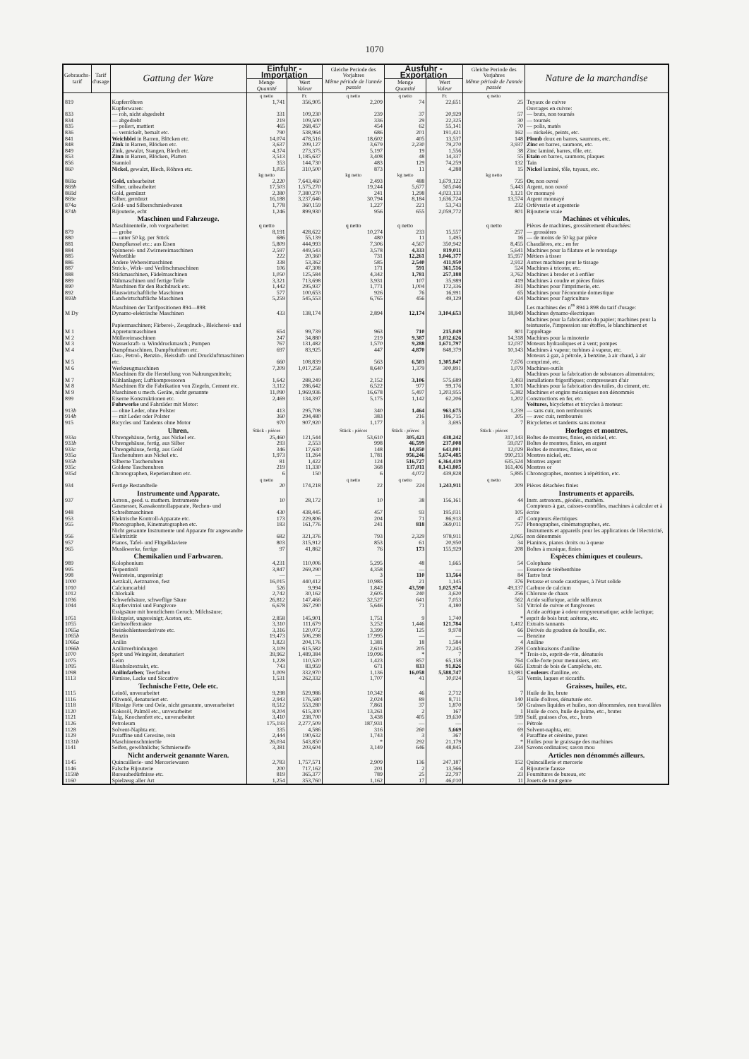1070
| Gebrauchs-tarif | Tarif d'usage | Gattung der Ware | Einfuhr - Importation | | Gleiche Periode des Vorjahres Même période de l'année passée | Ausfuhr - Exportation | | Gleiche Periode des Vorjahres Même période de l'année passée | Nature de la marchandise |
| --- | --- | --- | --- | --- | --- | --- | --- | --- | --- |
| | | | Menge Quantité | Wert Valeur | | Menge Quantité | Wert Valeur | | |
| | | | q netto | Fr. | q netto | q netto | Fr. | q netto | |
| 819 | | Kupferröhren | 1,741 | 356,905 | 2,209 | 74 | 22,651 | 25 | Tuyaux de cuivre |
| | | Kupferwaren: | | | | | | | Ouvrages en cuivre: |
| 833 | | — roh, nicht abgedreht | 331 | 109,230 | 239 | 37 | 20,929 | 57 | — bruts, non tournés |
| 834 | | — abgedreht | 219 | 109,500 | 336 | 29 | 22,325 | 30 | — tournés |
| 835 | | — poliert, mattiert | 465 | 268,457 | 454 | 62 | 55,141 | 70 | — polis, matés |
| 836 | | — vernickelt, bemalt etc. | 790 | 538,964 | 686 | 201 | 191,421 | 162 | — nickelés, peints, etc. |
| 841 | | Weichblei in Barren, Blöcken etc. | 14,074 | 478,516 | 18,602 | 405 | 13,537 | 148 | Plomb doux en barres, saumons, etc. |
| 848 | | Zink in Barren, Blöcken etc. | 3,637 | 209,127 | 3,679 | 2,230 | 79,270 | 3,937 | Zinc en barres, saumons, etc. |
| 849 | | Zink, gewalzt, Stangen, Blech etc. | 4,374 | 273,375 | 5,197 | 19 | 1,556 | 38 | Zinc laminé, barres, tôle, etc. |
| 853 | | Zinn in Barren, Blöcken, Platten | 3,513 | 1,185,637 | 3,408 | 48 | 14,337 | 55 | Etain en barres, saumons, plaques |
| 856 | | Stanniol | 353 | 144,730 | 483 | 129 | 74,259 | 132 | Tain |
| 860 | | Nickel, gewalzt, Blech, Röhren etc. | 1,035 | 310,500 | 873 | 11 | 4,288 | 15 | Nickel laminé, tôle, tuyaux, etc. |
| | | | kg netto | | kg netto | kg netto | | kg netto | |
| 869 a | | Gold, unbearbeitet | 2,220 | 7,643,460 | 2,493 | 488 | 1,679,122 | 725 | Or, non ouvré |
| 869 b | | Silber, unbearbeitet | 17,503 | 1,575,270 | 19,244 | 5,677 | 505,046 | 5,443 | Argent, non ouvré |
| 869 d | | Gold, gemünzt | 2,380 | 7,380,270 | 241 | 1,298 | 4,023,133 | 1,121 | Or monnayé |
| 869 e | | Silber, gemünzt | 16,188 | 3,237,646 | 30,794 | 8,184 | 1,636,724 | 13,574 | Argent monnayé |
| 874 a | | Gold- und Silberschmiedwaren | 1,778 | 360,159 | 1,227 | 221 | 53,743 | 232 | Orfèvrerie et argenterie |
| 874 b | | Bijouterie, echt | 1,246 | 899,930 | 956 | 655 | 2,059,772 | 801 | Bijouterie vraie |
| | | Maschinen und Fahrzeuge. | | | | | | | Machines et véhicules. |
| | | Maschinenteile, roh vorgearbeitet: | q netto | | q netto | q netto | | q netto | Pièces de machines, grossièrement ébauchées: |
| 879 | | — grobe | 8,191 | 428,622 | 10,274 | 233 | 15,557 | 257 | — grossières |
| 880 | | — unter 50 kg. per Stück | 686 | 55,139 | 480 | 11 | 1,495 | 16 | — de moins de 50 kg par pièce |
| 881 | | Dampfkessel etc.: aus Eisen | 5,809 | 444,993 | 7,306 | 4,567 | 350,942 | 8,455 | Chaudières, etc.: en fer |
| 884 | | Spinnerei- und Zwirnereimaschinen | 2,597 | 449,543 | 3,578 | 4,333 | 819,011 | 5,641 | Machines pour la filature et le retordage |
| 885 | | Webstühle | 222 | 20,360 | 731 | 12,261 | 1,046,377 | 15,957 | Métiers à tisser |
| 886 | | Andere Webereimaschinen | 338 | 53,362 | 585 | 2,540 | 411,950 | 2,912 | Autres machines pour le tissage |
| 887 | | Strick-, Wirk- und Verlitschmaschinen | 106 | 47,308 | 171 | 591 | 361,516 | 524 | Machines à tricoter, etc. |
| 888 | | Stickmaschinen, Fädelmaschinen | 1,050 | 125,584 | 4,342 | 1,781 | 257,188 | 3,762 | Machines à broder et à enfiler |
| 889 | | Nähmaschinen und fertige Teile | 3,321 | 713,698 | 3,931 | 107 | 35,989 | 419 | Machines à coudre et pièces finies |
| 890 | | Maschinen für den Buchdruck etc. | 1,442 | 295,937 | 1,771 | 1,004 | 172,336 | 391 | Machines pour l'imprimerie, etc. |
| 892 | | Hauswirtschaftliche Maschinen | 577 | 100,653 | 926 | 76 | 16,991 | 65 | Machines pour l'économie domestique |
| 893 b | | Landwirtschaftliche Maschinen | 5,259 | 545,553 | 6,765 | 456 | 49,129 | 424 | Machines pour l'agriculture |
| | | Maschinen der Tarifpositionen 894—898: | | | | | | | Les machines des n<sup>os</sup> 894 à 898 du tarif d'usage: |
| M Dy | | Dynamo-elektrische Maschinen | 433 | 138,174 | 2,894 | 12,174 | 3,104,653 | 18,849 | Machines dynamo-électriques |
| M 1 | | Papiermaschinen; Färberei-, Zeugdruck-, Bleicherei- und Appreturmaschinen | 654 | 99,739 | 963 | 710 | 215,049 | 801 | Machines pour la fabrication du papier; machines pour la teinturerie, l'impression sur étoffes, le blanchiment et l'apprêtage |
| M 2 | | Müllereimaschinen | 247 | 34,880 | 219 | 9,387 | 1,032,626 | 14,318 | Machines pour la minoterie |
| M 3 | | Wasserkraft- u. Winddruckmasch.; Pumpen | 767 | 131,482 | 1,570 | 9,288 | 1,671,797 | 12,037 | Moteurs hydrauliques et à vent; pompes |
| M 4 | | Dampfmaschinen, Dampfturbinen etc. | 697 | 83,925 | 447 | 4,870 | 848,379 | 10,143 | Machines à vapeur; turbines à vapeur, etc. |
| M 5 | | Gas-, Petrol-, Benzin-, Heissluft- und Druckluftmaschinen etc. | 660 | 108,839 | 563 | 6,503 | 1,305,847 | 7,676 | Moteurs à gaz, à pétrole, à benzine, à air chaud, à air comprimé, etc. |
| M 6 | | Werkzeugmaschinen | 7,209 | 1,017,258 | 8,640 | 1,379 | 300,891 | 1,079 | Machines-outils |
| M 7 | | Maschinen für die Herstellung von Nahrungsmitteln; Kühlanlagen; Luftkompressoren | 1,642 | 288,249 | 2,152 | 3,106 | 575,689 | 3,493 | Machines pour la fabrication de substances alimentaires; installations frigorifiques; compresseurs d'air |
| M 8 | | Maschinen für die Fabrikation von Ziegeln, Cement etc. | 3,112 | 286,642 | 6,522 | 977 | 99,176 | 1,101 | Machines pour la fabrication des tuiles, du ciment, etc. |
| M 9 | | Maschinen u mech. Geräte, nicht genannte | 11,090 | 1,969,936 | 16,678 | 5,497 | 1,203,955 | 5,382 | Machines et engins mécaniques non dénommés |
| 899 | | Eiserne Konstruktionen etc. | 2,469 | 134,397 | 5,175 | 1,142 | 62,206 | 1,202 | Constructions en fer, etc. |
| | | Fuhrwerke und Fahrräder mit Motor: | | | | | | | Voitures, bicyclettes et tricycles à moteur: |
| 913 b | | — ohne Leder, ohne Polster | 413 | 295,708 | 340 | 1,464 | 963,675 | 1,239 | — sans cuir, non rembourrés |
| 914 b | | — mit Leder oder Polster | 360 | 294,480 | 383 | 216 | 186,715 | 205 | — avec cuir, rembourrés |
| 915 | | Bicycles und Tandems ohne Motor | 970 | 907,920 | 1,177 | 3 | 3,695 | 7 | Bicyclettes et tandems sans moteur |
| | | Uhren. | Stück - pièces | | Stück - pièces | Stück - pièces | | Stück - pièces | Horloges et montres. |
| 933 a | | Uhrengehäuse, fertig, aus Nickel etc. | 25,460 | 121,544 | 53,610 | 305,421 | 438,242 | 317,143 | Boîtes de montres, finies, en nickel, etc. |
| 933 b | | Uhrengehäuse, fertig, aus Silber | 293 | 2,553 | 998 | 46,599 | 237,008 | 59,027 | Boîtes de montres, finies, en argent |
| 933 c | | Uhrengehäuse, fertig, aus Gold | 346 | 17,630 | 148 | 14,850 | 643,001 | 12,029 | Boîtes de montres, finies, en or |
| 935 a | | Taschenuhren aus Nickel etc. | 1,973 | 11,264 | 1,781 | 956,246 | 5,674,485 | 990,213 | Montres nickel, etc. |
| 935 b | | Silberne Taschenuhren | 81 | 1,422 | 124 | 516,727 | 6,364,419 | 635,524 | Montres argent |
| 935 c | | Goldene Taschenuhren | 219 | 11,330 | 368 | 137,011 | 8,143,805 | 161,406 | Montres or |
| 935 d | | Chronographen, Repetieruhren etc. | 6 | 150 | 6 | 4,072 | 439,828 | 5,895 | Chronographes, montres à répétition, etc. |
| | | | q netto | | q netto | q netto | | q netto | |
| 934 | | Fertige Bestandteile | 20 | 174,218 | 22 | 224 | 1,243,911 | 209 | Pièces détachées finies |
| | | Instrumente und Apparate. | | | | | | | Instruments et appareils. |
| 937 | | Astron., geod. u. mathem. Instrumente | 10 | 28,172 | 10 | 38 | 156,161 | 44 | Instr. astronom., géodés., mathém. |
| 948 | | Gasmesser, Kassakontrollapparate, Rechen- und Schreibmaschinen | 430 | 438,445 | 457 | 93 | 195,031 | 105 | Compteurs à gaz, caisses-contrôles, machines à calculer et à écrire |
| 953 | | Elektrische Kontroll-Apparate etc. | 173 | 229,806 | 204 | 71 | 86,913 | 47 | Compteurs électriques |
| 955 | | Phonographen, Kinematographen etc. | 183 | 161,776 | 241 | 818 | 369,011 | 757 | Phonographes, cinématographes, etc. |
| 956 | | Nicht genannte Instrumente und Apparate für angewandte Elektrizität | 682 | 321,376 | 793 | 2,329 | 978,911 | 2,065 | Instruments et appareils pour les applications de l'électricité, non dénommés |
| 957 | | Pianos, Tafel- und Flügelklaviere | 803 | 315,912 | 853 | 61 | 20,950 | 34 | Pianinos, pianos droits ou à queue |
| 965 | | Musikwerke, fertige | 97 | 41,862 | 76 | 173 | 155,929 | 208 | Boîtes à musique, finies |
| | | Chemikalien und Farbwaren. | | | | | | | Espèces chimiques et couleurs. |
| 989 | | Kolophonium | 4,231 | 110,006 | 5,295 | 48 | 1,665 | 54 | Colophane |
| 995 | | Terpentinöl | 3,847 | 269,290 | 4,358 | — | — | — | Essence de térébenthine |
| 998 | | Weinstein, ungereinigt | — | — | 3 | 110 | 13,564 | 84 | Tartre brut |
| 1000 | | Aetzkali, Aetznatron, fest | 16,015 | 440,412 | 10,985 | 21 | 1,145 | 376 | Potasse et soude caustiques, à l'état solide |
| 1010 | | Calciumcarbid | 526 | 9,994 | 1,842 | 43,590 | 1,025,974 | 49,137 | Carbure de calcium |
| 1012 | | Chlorkalk | 2,742 | 30,162 | 2,605 | 240 | 3,620 | 256 | Chlorure de chaux |
| 1036 | | Schwefelsäure, schweflige Säure | 26,812 | 147,466 | 32,527 | 641 | 7,053 | 562 | Acide sulfurique, acide sulfureux |
| 1044 | | Kupfervitriol und Fungivore | 6,678 | 367,290 | 5,646 | 71 | 4,180 | 51 | Vitriol de cuivre et fungivores |
| 1051 | | Essigsäure mit brenzlichem Geruch; Milchsäure; Holzgeist, ungereinigt; Aceton, etc. | 2,858 | 145,901 | 1,751 | 9 | 1,740 | * | Acide acétique à odeur empyreumatique; acide lactique; esprit de bois brut; acétone, etc. |
| 1055 | | Gerbstoffextrakte | 3,310 | 111,679 | 3,252 | 1,446 | 121,784 | 1,412 | Extraits tannants |
| 1065 a | | Steinkohlenteerderivate etc. | 3,316 | 120,072 | 3,399 | 125 | 9,978 | 66 | Dérivés du goudron de houille, etc. |
| 1065 b | | Benzin | 19,473 | 506,298 | 17,995 | — | — | — | Benzine |
| 1066 a | | Anilin | 1,823 | 204,176 | 1,381 | 18 | 1,584 | 4 | Aniline |
| 1066 b | | Anilinverbindungen | 3,109 | 615,582 | 2,616 | 205 | 72,245 | 259 | Combinaisons d'aniline |
| 1070 | | Sprit und Weingeist, denaturiert | 39,962 | 1,489,384 | 19,096 | * | 7 | * | Trois-six, esprit-de-vin, dénaturés |
| 1075 | | Leim | 1,228 | 110,520 | 1,423 | 857 | 65,158 | 764 | Colle-forte pour menuisiers, etc. |
| 1095 | | Blauholzextrakt, etc. | 743 | 83,959 | 671 | 833 | 91,826 | 665 | Extrait de bois de Campêche, etc. |
| 1098 | | Anilinfarben ; Teerfarben | 1,009 | 332,970 | 1,136 | 16,058 | 5,588,747 | 13,981 | Couleurs d'aniline, etc. |
| 1113 | | Firnisse, Lacke und Siccative | 1,531 | 262,332 | 1,707 | 41 | 10,024 | 53 | Vernis, laques et siccatifs. |
| | | Technische Fette, Oele etc. | | | | | | | Graisses, huiles, etc. |
| 1115 | | Leinöl, unverarbeitet | 9,298 | 529,986 | 10,342 | 46 | 2,712 | 7 | Huile de lin, brute |
| 1116 | | Olivenöl, denaturiert etc. | 2,943 | 176,580 | 2,024 | 89 | 8,711 | 140 | Huile d'olives, dénaturée etc. |
| 1118 | | Flüssige Fette und Oele, nicht genannte, unverarbeitet | 8,512 | 553,280 | 7,861 | 37 | 1,870 | 50 | Graisses liquides et huiles, non dénommées, non travaillées |
| 1120 | | Kokosöl, Palmöl etc., unverarbeitet | 8,204 | 615,300 | 13,261 | 2 | 167 | 1 | Huile de coco, huile de palme, etc., brutes |
| 1121 | | Talg, Knochenfett etc., unverarbeitet | 3,410 | 238,700 | 3,438 | 405 | 19,630 | 599 | Suif, graisses d'os, etc., bruts |
| 1126 | | Petroleum | 175,193 | 2,277,509 | 187,931 | — | — | — | Pétrole |
| 1128 | | Solvent-Naphta etc. | 335 | 4,586 | 316 | 260 | 5,669 | 69 | Solvent-naphta, etc. |
| 1129 | | Paraffine und Ceresine, rein | 2,444 | 190,632 | 1,743 | 3 | 367 | 4 | Paraffine et cérésine, pures |
| 1131 b | | Maschinenschmieröle | 26,034 | 543,850 | * | 292 | 21,179 | * | Huiles pour le graissage des machines |
| 1141 | | Seifen, gewöhnliche; Schmierseife | 3,381 | 203,604 | 3,149 | 646 | 48,845 | 234 | Savons ordinaires; savon mou |
| | | Nicht anderweit genannte Waren. | | | | | | | Articles non dénommés ailleurs. |
| 1145 | | Quincaillerie- und Merceriewaren | 2,783 | 1,757,571 | 2,909 | 136 | 247,187 | 152 | Quincaillerie et mercerie |
| 1146 | | Falsche Bijouterie | 200 | 717,162 | 201 | 2 | 13,566 | 4 | Bijouterie fausse |
| 1159 b | | Bureaubedürfnisse etc. | 819 | 365,377 | 789 | 25 | 22,797 | 23 | Fournitures de bureau, etc |
| 1160 | | Spielzeug aller Art | 1,254 | 353,760 | 1,162 | 17 | 46,010 | 11 | Jouets de tout genre |